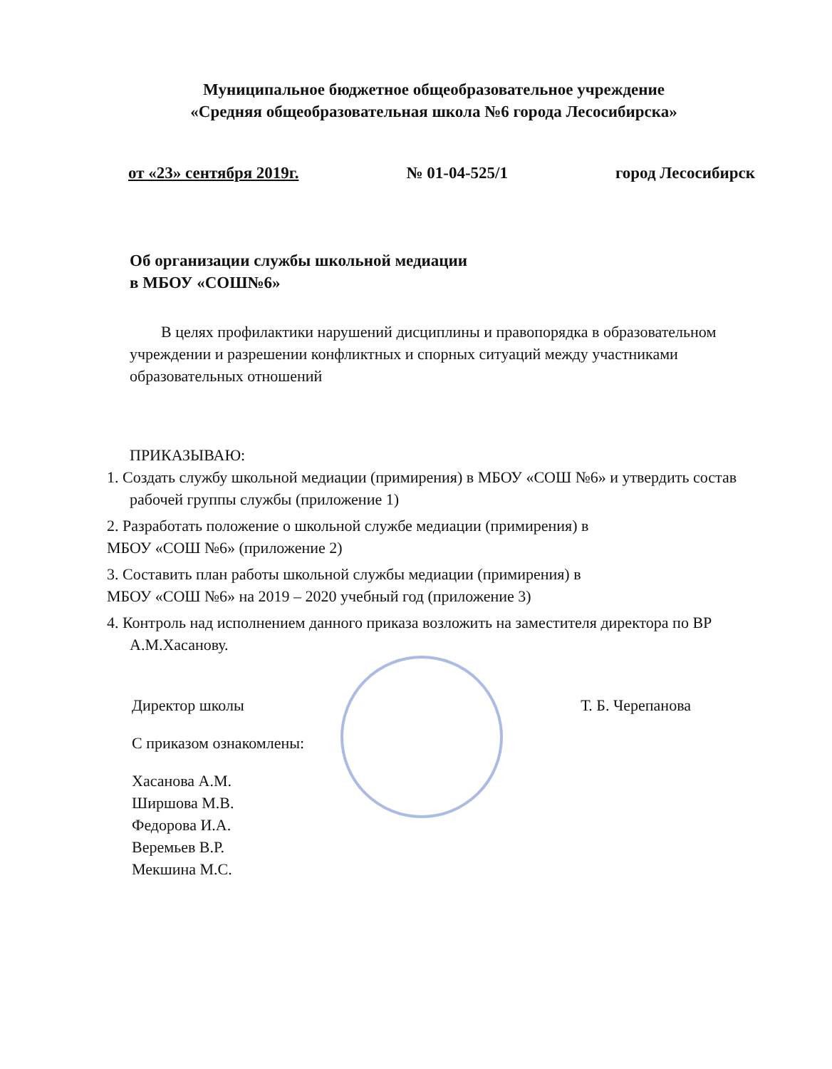Муниципальное бюджетное общеобразовательное учреждение
«Средняя общеобразовательная школа №6 города Лесосибирска»
от «23» сентября 2019г. № 01-04-525/1 город Лесосибирск
Об организации службы школьной медиации
в МБОУ «СОШ№6»
В целях профилактики нарушений дисциплины и правопорядка в образовательном учреждении и разрешении конфликтных и спорных ситуаций между участниками образовательных отношений
ПРИКАЗЫВАЮ:
1. Создать службу школьной медиации (примирения) в МБОУ «СОШ №6» и утвердить состав рабочей группы службы (приложение 1)
2. Разработать положение о школьной службе медиации (примирения) в
МБОУ «СОШ №6» (приложение 2)
3. Составить план работы школьной службы медиации (примирения) в
МБОУ «СОШ №6» на 2019 – 2020 учебный год (приложение 3)
4. Контроль над исполнением данного приказа возложить на заместителя директора по ВР А.М.Хасанову.
Директор школы Т. Б. Черепанова
С приказом ознакомлены:
Хасанова А.М.
Ширшова М.В.
Федорова И.А.
Веремьев В.Р.
Мекшина М.С.